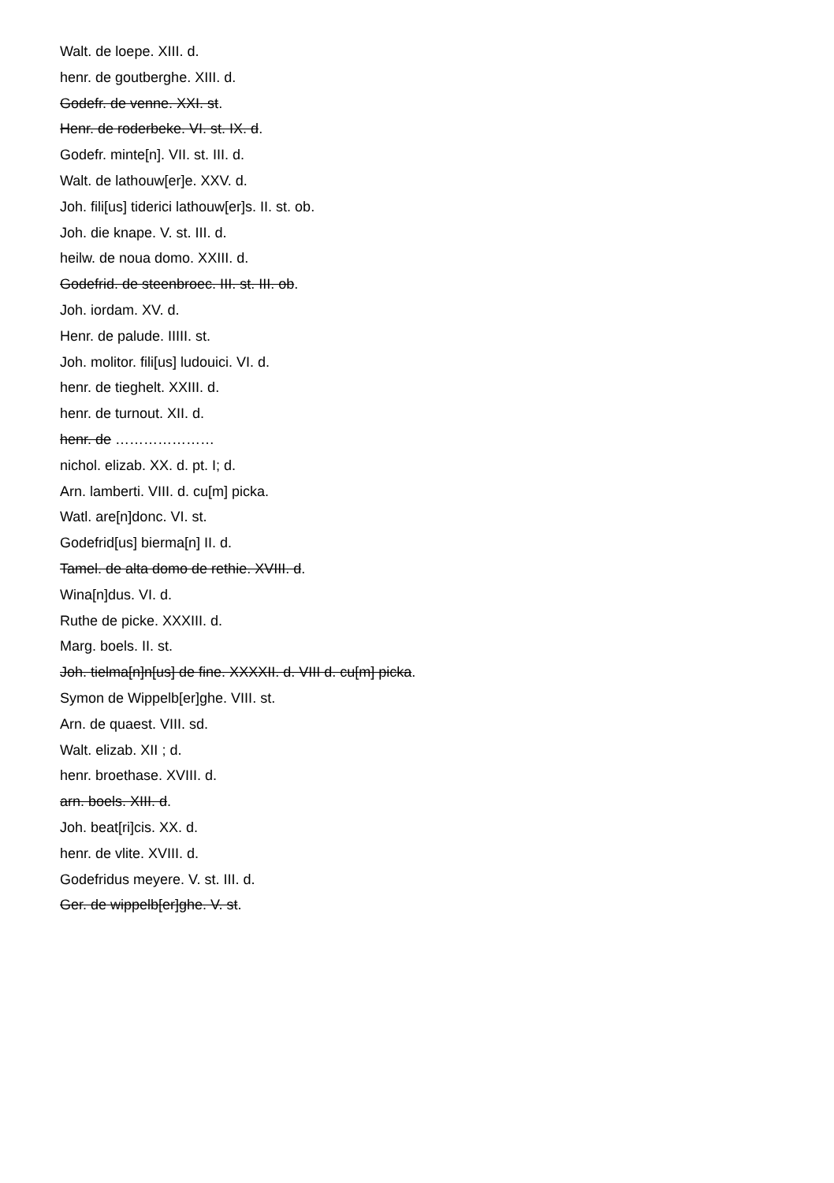Walt. de loepe. XIII. d.
henr. de goutberghe. XIII. d.
Godefr. de venne. XXI. st.
Henr. de roderbeke. VI. st. IX. d.
Godefr. minte[n]. VII. st. III. d.
Walt. de lathouw[er]e. XXV. d.
Joh. fili[us] tiderici lathouw[er]s. II. st. ob.
Joh. die knape. V. st. III. d.
heilw. de noua domo. XXIII. d.
Godefrid. de steenbroec. III. st. III. ob.
Joh. iordam. XV. d.
Henr. de palude. IIIII. st.
Joh. molitor. fili[us] ludouici. VI. d.
henr. de tieghelt. XXIII. d.
henr. de turnout. XII. d.
henr. de …………………
nichol. elizab. XX. d. pt. I; d.
Arn. lamberti. VIII. d. cu[m] picka.
Watl. are[n]donc. VI. st.
Godefrid[us] bierma[n] II. d.
Tamel. de alta domo de rethie. XVIII. d.
Wina[n]dus. VI. d.
Ruthe de picke. XXXIII. d.
Marg. boels. II. st.
Joh. tielma[n]n[us] de fine. XXXXII. d. VIII d. cu[m] picka.
Symon de Wippelb[er]ghe. VIII. st.
Arn. de quaest. VIII. sd.
Walt. elizab. XII ; d.
henr. broethase. XVIII. d.
arn. boels. XIII. d.
Joh. beat[ri]cis. XX. d.
henr. de vlite. XVIII. d.
Godefridus meyere. V. st. III. d.
Ger. de wippelb[er]ghe. V. st.